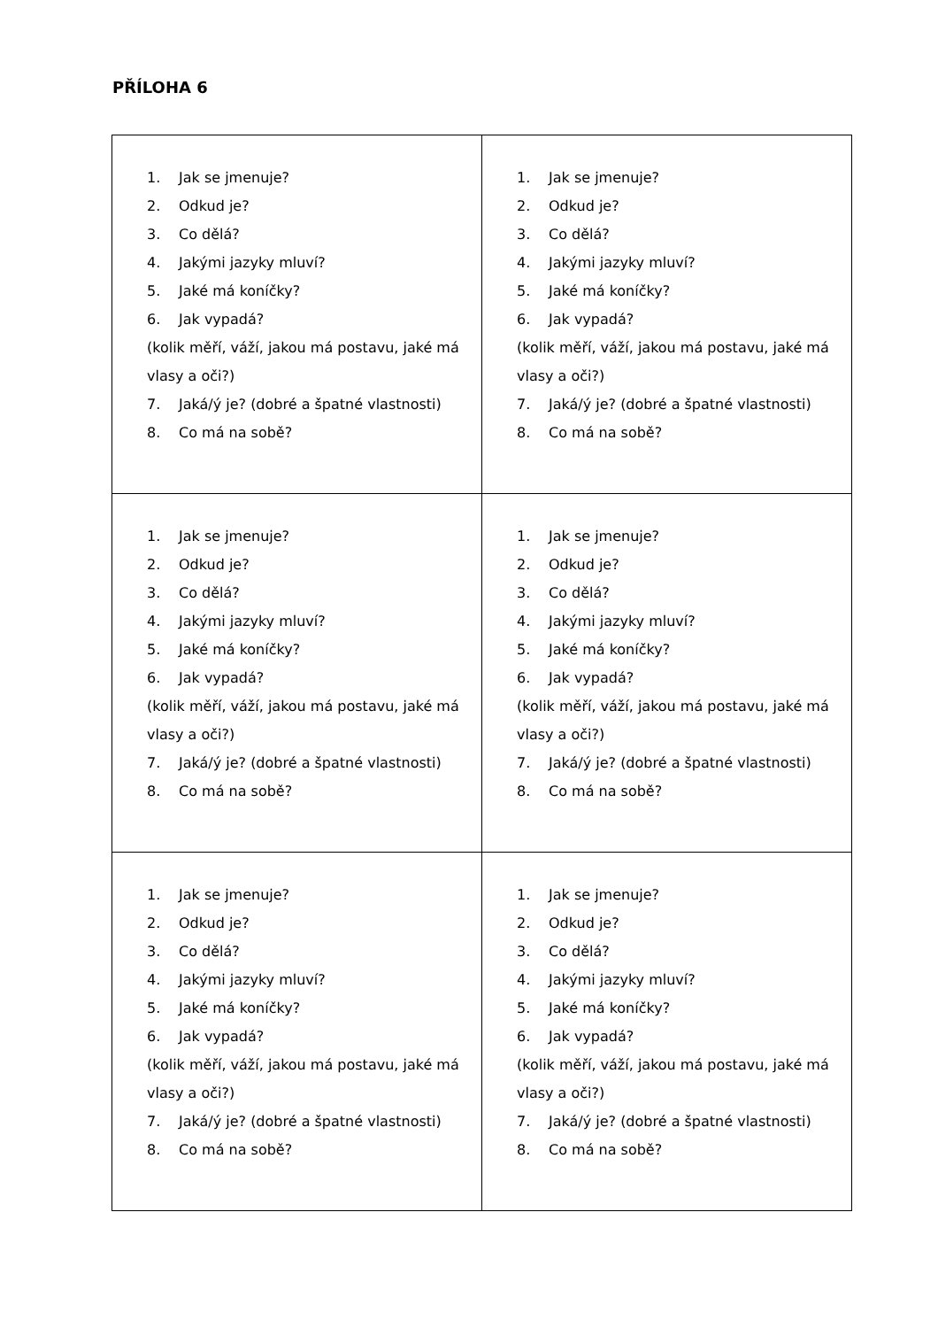PŘÍLOHA 6
| 1. Jak se jmenuje? 2. Odkud je? 3. Co dělá? 4. Jakými jazyky mluví? 5. Jaké má koníčky? 6. Jak vypadá? (kolik měří, váží, jakou má postavu, jaké má vlasy a oči?) 7. Jaká/ý je? (dobré a špatné vlastnosti) 8. Co má na sobě? | 1. Jak se jmenuje? 2. Odkud je? 3. Co dělá? 4. Jakými jazyky mluví? 5. Jaké má koníčky? 6. Jak vypadá? (kolik měří, váží, jakou má postavu, jaké má vlasy a oči?) 7. Jaká/ý je? (dobré a špatné vlastnosti) 8. Co má na sobě? |
| 1. Jak se jmenuje? 2. Odkud je? 3. Co dělá? 4. Jakými jazyky mluví? 5. Jaké má koníčky? 6. Jak vypadá? (kolik měří, váží, jakou má postavu, jaké má vlasy a oči?) 7. Jaká/ý je? (dobré a špatné vlastnosti) 8. Co má na sobě? | 1. Jak se jmenuje? 2. Odkud je? 3. Co dělá? 4. Jakými jazyky mluví? 5. Jaké má koníčky? 6. Jak vypadá? (kolik měří, váží, jakou má postavu, jaké má vlasy a oči?) 7. Jaká/ý je? (dobré a špatné vlastnosti) 8. Co má na sobě? |
| 1. Jak se jmenuje? 2. Odkud je? 3. Co dělá? 4. Jakými jazyky mluví? 5. Jaké má koníčky? 6. Jak vypadá? (kolik měří, váží, jakou má postavu, jaké má vlasy a oči?) 7. Jaká/ý je? (dobré a špatné vlastnosti) 8. Co má na sobě? | 1. Jak se jmenuje? 2. Odkud je? 3. Co dělá? 4. Jakými jazyky mluví? 5. Jaké má koníčky? 6. Jak vypadá? (kolik měří, váží, jakou má postavu, jaké má vlasy a oči?) 7. Jaká/ý je? (dobré a špatné vlastnosti) 8. Co má na sobě? |